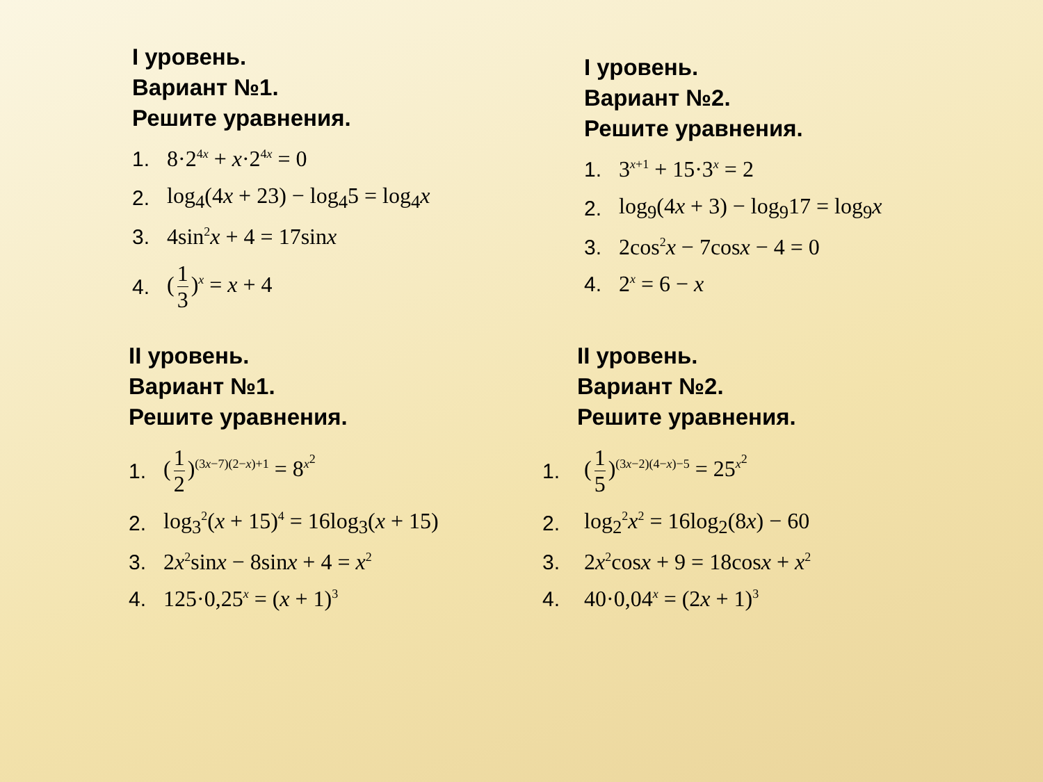I уровень.
Вариант №1.
Решите уравнения.
1. 8·2<sup>4x</sup> + x·2<sup>4x</sup> = 0
2. log<sub>4</sub>(4x + 23) − log<sub>4</sub>5 = log<sub>4</sub>x
3. 4sin<sup>2</sup>x + 4 = 17sinx
4. (1 3)<sup>x</sup> = x + 4
I уровень.
Вариант №2.
Решите уравнения.
1. 3<sup>x+1</sup> + 15·3<sup>x</sup> = 2
2. log<sub>9</sub>(4x + 3) − log<sub>9</sub>17 = log<sub>9</sub>x
3. 2cos<sup>2</sup>x − 7cosx − 4 = 0
4. 2<sup>x</sup> = 6 − x
II уровень.
Вариант №1.
Решите уравнения.
1. (1 2)<sup>(3x−7)(2−x)+1</sup> = 8<sup>x<sup>2</sup></sup>
2. log<sub>3</sub><sup>2</sup>(x + 15)<sup>4</sup> = 16log<sub>3</sub>(x + 15)
3. 2x<sup>2</sup>sinx − 8sinx + 4 = x<sup>2</sup>
4. 125·0,25<sup>x</sup> = (x + 1)<sup>3</sup>
II уровень.
Вариант №2.
Решите уравнения.
1. (1 5)<sup>(3x−2)(4−x)−5</sup> = 25<sup>x<sup>2</sup></sup>
2. log<sub>2</sub><sup>2</sup>x<sup>2</sup> = 16log<sub>2</sub>(8x) − 60
3. 2x<sup>2</sup>cosx + 9 = 18cosx + x<sup>2</sup>
4. 40·0,04<sup>x</sup> = (2x + 1)<sup>3</sup>